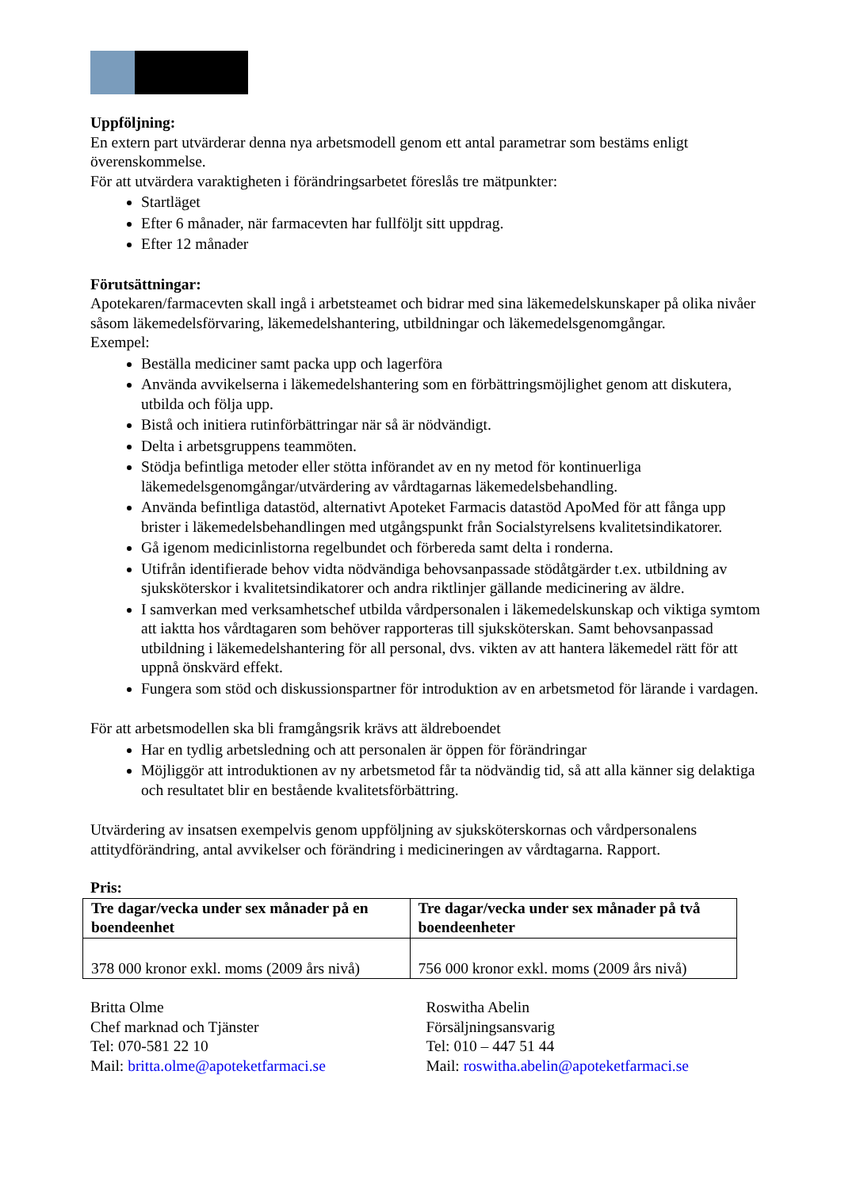Uppföljning:
En extern part utvärderar denna nya arbetsmodell genom ett antal parametrar som bestäms enligt överenskommelse.
För att utvärdera varaktigheten i förändringsarbetet föreslås tre mätpunkter:
Startläget
Efter 6 månader, när farmacevten har fullföljt sitt uppdrag.
Efter 12 månader
Förutsättningar:
Apotekaren/farmacevten skall ingå i arbetsteamet och bidrar med sina läkemedelskunskaper på olika nivåer såsom läkemedelsförvaring, läkemedelshantering, utbildningar och läkemedelsgenomgångar.
Exempel:
Beställa mediciner samt packa upp och lagerföra
Använda avvikelserna i läkemedelshantering som en förbättringsmöjlighet genom att diskutera, utbilda och följa upp.
Bistå och initiera rutinförbättringar när så är nödvändigt.
Delta i arbetsgruppens teammöten.
Stödja befintliga metoder eller stötta införandet av en ny metod för kontinuerliga läkemedelsgenomgångar/utvärdering av vårdtagarnas läkemedelsbehandling.
Använda befintliga datastöd, alternativt Apoteket Farmacis datastöd ApoMed för att fånga upp brister i läkemedelsbehandlingen med utgångspunkt från Socialstyrelsens kvalitetsindikatorer.
Gå igenom medicinlistorna regelbundet och förbereda samt delta i ronderna.
Utifrån identifierade behov vidta nödvändiga behovsanpassade stödåtgärder t.ex. utbildning av sjuksköterskor i kvalitetsindikatorer och andra riktlinjer gällande medicinering av äldre.
I samverkan med verksamhetschef utbilda vårdpersonalen i läkemedelskunskap och viktiga symtom att iaktta hos vårdtagaren som behöver rapporteras till sjuksköterskan. Samt behovsanpassad utbildning i läkemedelshantering för all personal, dvs. vikten av att hantera läkemedel rätt för att uppnå önskvärd effekt.
Fungera som stöd och diskussionspartner för introduktion av en arbetsmetod för lärande i vardagen.
För att arbetsmodellen ska bli framgångsrik krävs att äldreboendet
Har en tydlig arbetsledning och att personalen är öppen för förändringar
Möjliggör att introduktionen av ny arbetsmetod får ta nödvändig tid, så att alla känner sig delaktiga och resultatet blir en bestående kvalitetsförbättring.
Utvärdering av insatsen exempelvis genom uppföljning av sjuksköterskornas och vårdpersonalens attitydförändring, antal avvikelser och förändring i medicineringen av vårdtagarna. Rapport.
Pris:
| Tre dagar/vecka under sex månader på en boendeenhet | Tre dagar/vecka under sex månader på två boendeenheter |
| --- | --- |
| 378 000 kronor exkl. moms (2009 års nivå) | 756 000 kronor exkl. moms (2009 års nivå) |
Britta Olme
Chef marknad och Tjänster
Tel: 070-581 22 10
Mail: britta.olme@apoteketfarmaci.se
Roswitha Abelin
Försäljningsansvarig
Tel: 010 – 447 51 44
Mail: roswitha.abelin@apoteketfarmaci.se